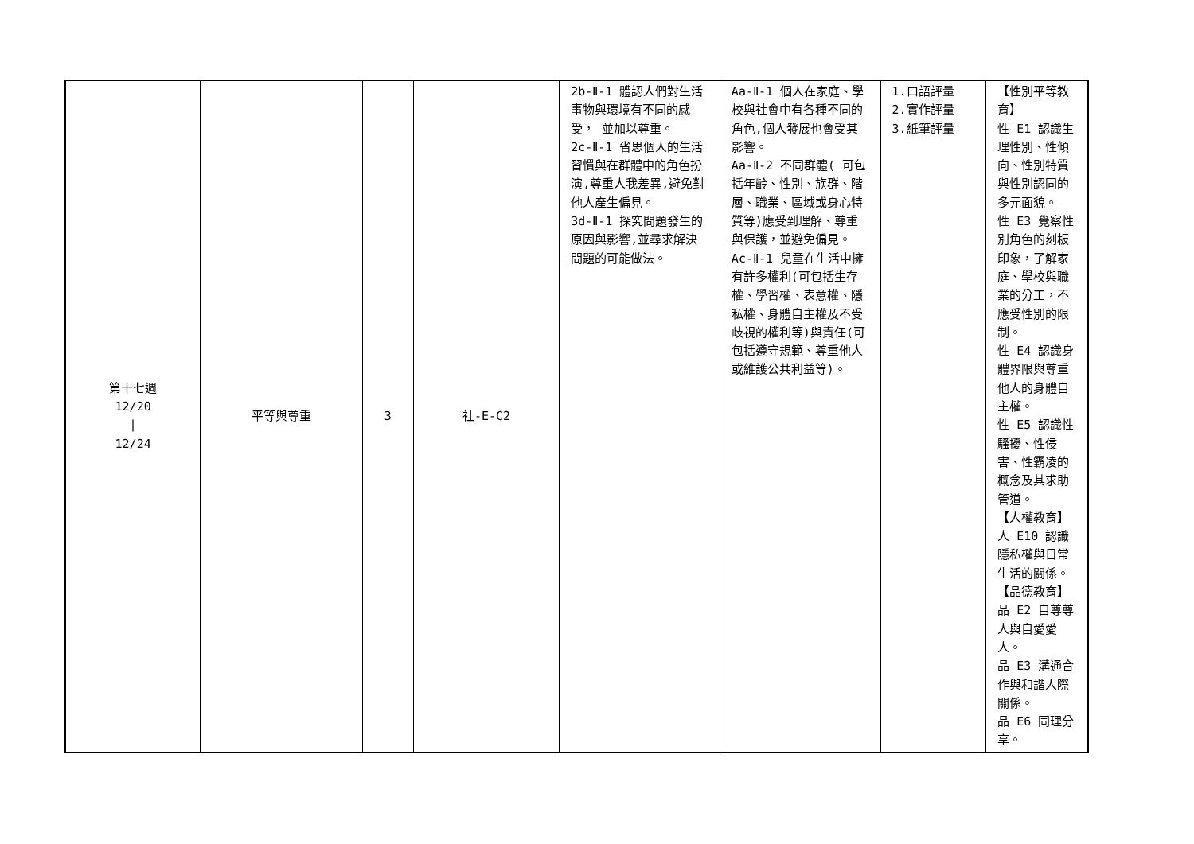| 第十七週 12/20 / 12/24 | 平等與尊重 | 3 | 社-E-C2 | 2b-Ⅱ-1 體認人們對生活事物與環境有不同的感受， 並加以尊重。 2c-Ⅱ-1 省思個人的生活習慣與在群體中的角色扮演,尊重人我差異,避免對他人產生偏見。 3d-Ⅱ-1 探究問題發生的原因與影響,並尋求解決問題的可能做法。 | Aa-Ⅱ-1 個人在家庭、學校與社會中有各種不同的角色,個人發展也會受其影響。 Aa-Ⅱ-2 不同群體( 可包括年齡、性別、族群、階層、職業、區域或身心特質等)應受到理解、尊重與保護，並避免偏見。 Ac-Ⅱ-1 兒童在生活中擁有許多權利(可包括生存權、學習權、表意權、隱私權、身體自主權及不受歧視的權利等)與責任(可包括遵守規範、尊重他人或維護公共利益等)。 | 1.口語評量 2.實作評量 3.紙筆評量 | 【性別平等教育】 性 E1 認識生理性別、性傾向、性別特質與性別認同的多元面貌。 性 E3 覺察性別角色的刻板印象，了解家庭、學校與職業的分工，不應受性別的限制。 性 E4 認識身體界限與尊重他人的身體自主權。 性 E5 認識性騷擾、性侵害、性霸凌的概念及其求助管道。 【人權教育】 人 E10 認識隱私權與日常生活的關係。 【品德教育】 品 E2 自尊尊人與自愛愛人。 品 E3 溝通合作與和諧人際關係。 品 E6 同理分享。 |